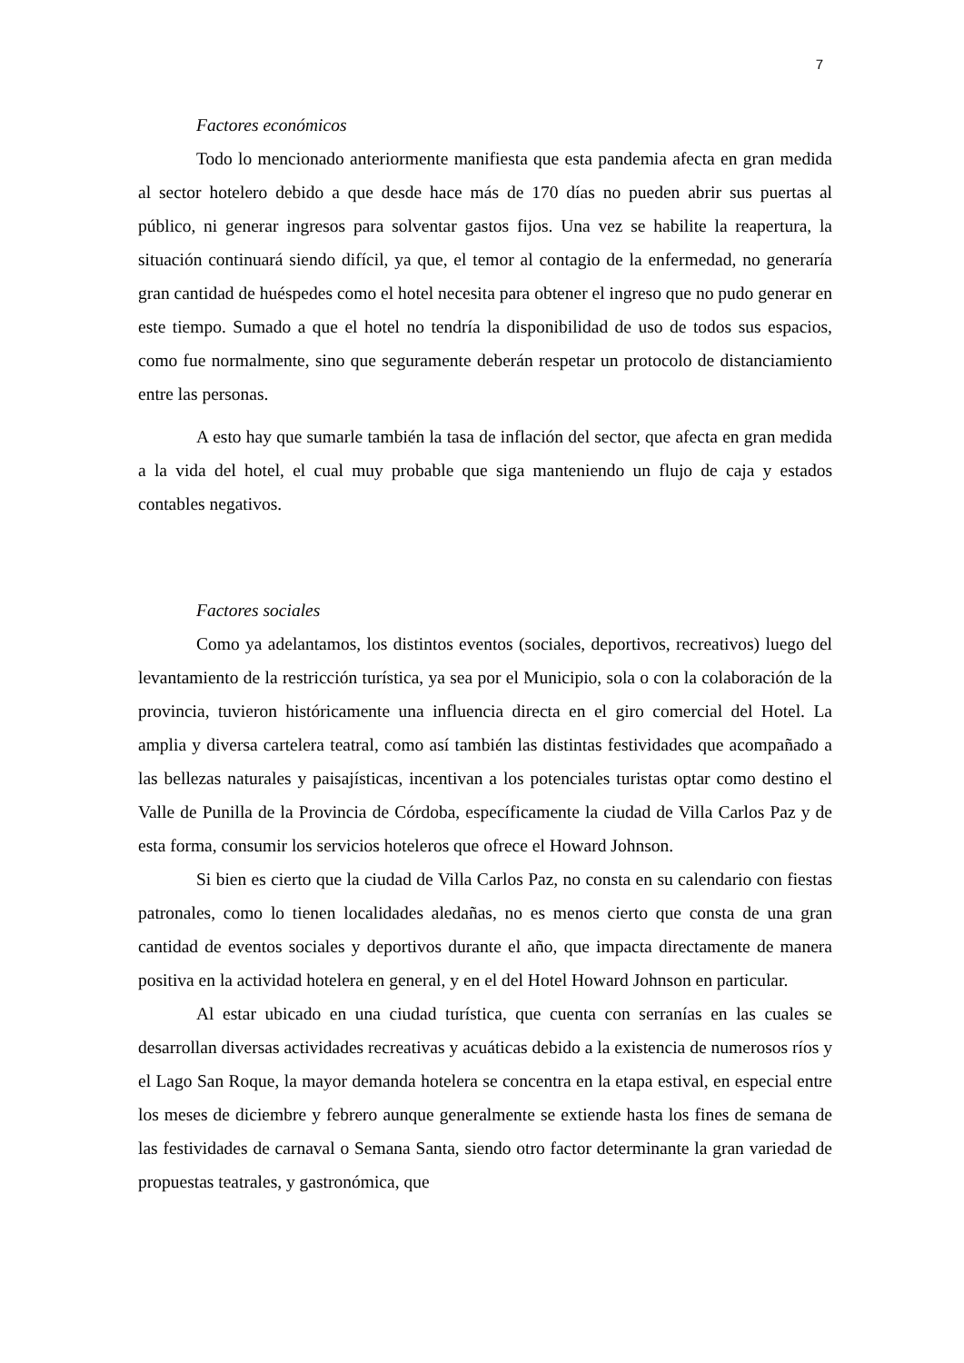7
Factores económicos
Todo lo mencionado anteriormente manifiesta que esta pandemia afecta en gran medida al sector hotelero debido a que desde hace más de 170 días no pueden abrir sus puertas al público, ni generar ingresos para solventar gastos fijos. Una vez se habilite la reapertura, la situación continuará siendo difícil, ya que, el temor al contagio de la enfermedad, no generaría gran cantidad de huéspedes como el hotel necesita para obtener el ingreso que no pudo generar en este tiempo. Sumado a que el hotel no tendría la disponibilidad de uso de todos sus espacios, como fue normalmente, sino que seguramente deberán respetar un protocolo de distanciamiento entre las personas.
A esto hay que sumarle también la tasa de inflación del sector, que afecta en gran medida a la vida del hotel, el cual muy probable que siga manteniendo un flujo de caja y estados contables negativos.
Factores sociales
Como ya adelantamos, los distintos eventos (sociales, deportivos, recreativos) luego del levantamiento de la restricción turística, ya sea por el Municipio, sola o con la colaboración de la provincia, tuvieron históricamente una influencia directa en el giro comercial del Hotel. La amplia y diversa cartelera teatral, como así también las distintas festividades que acompañado a las bellezas naturales y paisajísticas, incentivan a los potenciales turistas optar como destino el Valle de Punilla de la Provincia de Córdoba, específicamente la ciudad de Villa Carlos Paz y de esta forma, consumir los servicios hoteleros que ofrece el Howard Johnson.
Si bien es cierto que la ciudad de Villa Carlos Paz, no consta en su calendario con fiestas patronales, como lo tienen localidades aledañas, no es menos cierto que consta de una gran cantidad de eventos sociales y deportivos durante el año, que impacta directamente de manera positiva en la actividad hotelera en general, y en el del Hotel Howard Johnson en particular.
Al estar ubicado en una ciudad turística, que cuenta con serranías en las cuales se desarrollan diversas actividades recreativas y acuáticas debido a la existencia de numerosos ríos y el Lago San Roque, la mayor demanda hotelera se concentra en la etapa estival, en especial entre los meses de diciembre y febrero aunque generalmente se extiende hasta los fines de semana de las festividades de carnaval o Semana Santa, siendo otro factor determinante la gran variedad de propuestas teatrales, y gastronómica, que